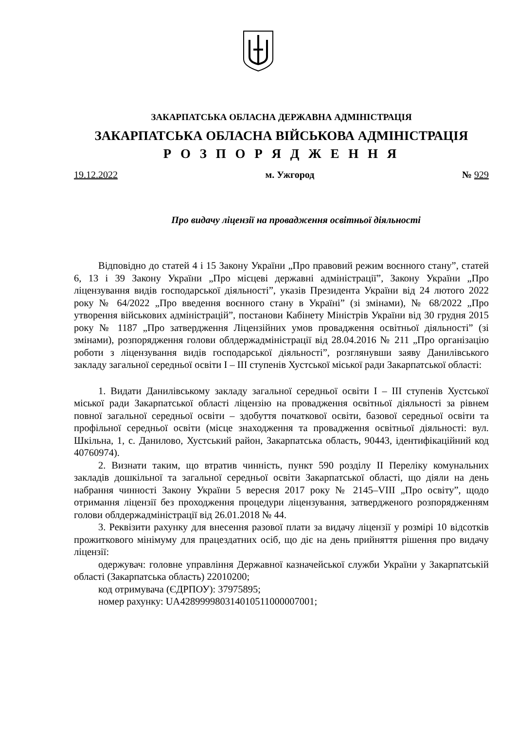ЗАКАРПАТСЬКА ОБЛАСНА ДЕРЖАВНА АДМІНІСТРАЦІЯ
ЗАКАРПАТСЬКА ОБЛАСНА ВІЙСЬКОВА АДМІНІСТРАЦІЯ
Р О З П О Р Я Д Ж Е Н Н Я
19.12.2022 м. Ужгород № 929
Про видачу ліцензії на провадження освітньої діяльності
Відповідно до статей 4 і 15 Закону України „Про правовий режим воєнного стану”, статей 6, 13 і 39 Закону України „Про місцеві державні адміністрації”, Закону України „Про ліцензування видів господарської діяльності”, указів Президента України від 24 лютого 2022 року № 64/2022 „Про введення воєнного стану в Україні” (зі змінами), № 68/2022 „Про утворення військових адміністрацій”, постанови Кабінету Міністрів України від 30 грудня 2015 року № 1187 „Про затвердження Ліцензійних умов провадження освітньої діяльності” (зі змінами), розпорядження голови облдержадміністрації від 28.04.2016 № 211 „Про організацію роботи з ліцензування видів господарської діяльності”, розглянувши заяву Данилівського закладу загальної середньої освіти I – III ступенів Хустської міської ради Закарпатської області:
1. Видати Данилівському закладу загальної середньої освіти I – III ступенів Хустської міської ради Закарпатської області ліцензію на провадження освітньої діяльності за рівнем повної загальної середньої освіти – здобуття початкової освіти, базової середньої освіти та профільної середньої освіти (місце знаходження та провадження освітньої діяльності: вул. Шкільна, 1, с. Данилово, Хустський район, Закарпатська область, 90443, ідентифікаційний код 40760974).
2. Визнати таким, що втратив чинність, пункт 590 розділу II Переліку комунальних закладів дошкільної та загальної середньої освіти Закарпатської області, що діяли на день набрання чинності Закону України 5 вересня 2017 року № 2145–VIII „Про освіту”, щодо отримання ліцензії без проходження процедури ліцензування, затвердженого розпорядженням голови облдержадміністрації від 26.01.2018 № 44.
3. Реквізити рахунку для внесення разової плати за видачу ліцензії у розмірі 10 відсотків прожиткового мінімуму для працездатних осіб, що діє на день прийняття рішення про видачу ліцензії:
одержувач: головне управління Державної казначейської служби України у Закарпатській області (Закарпатська область) 22010200;
код отримувача (ЄДРПОУ): 37975895;
номер рахунку: UA428999980314010511000007001;